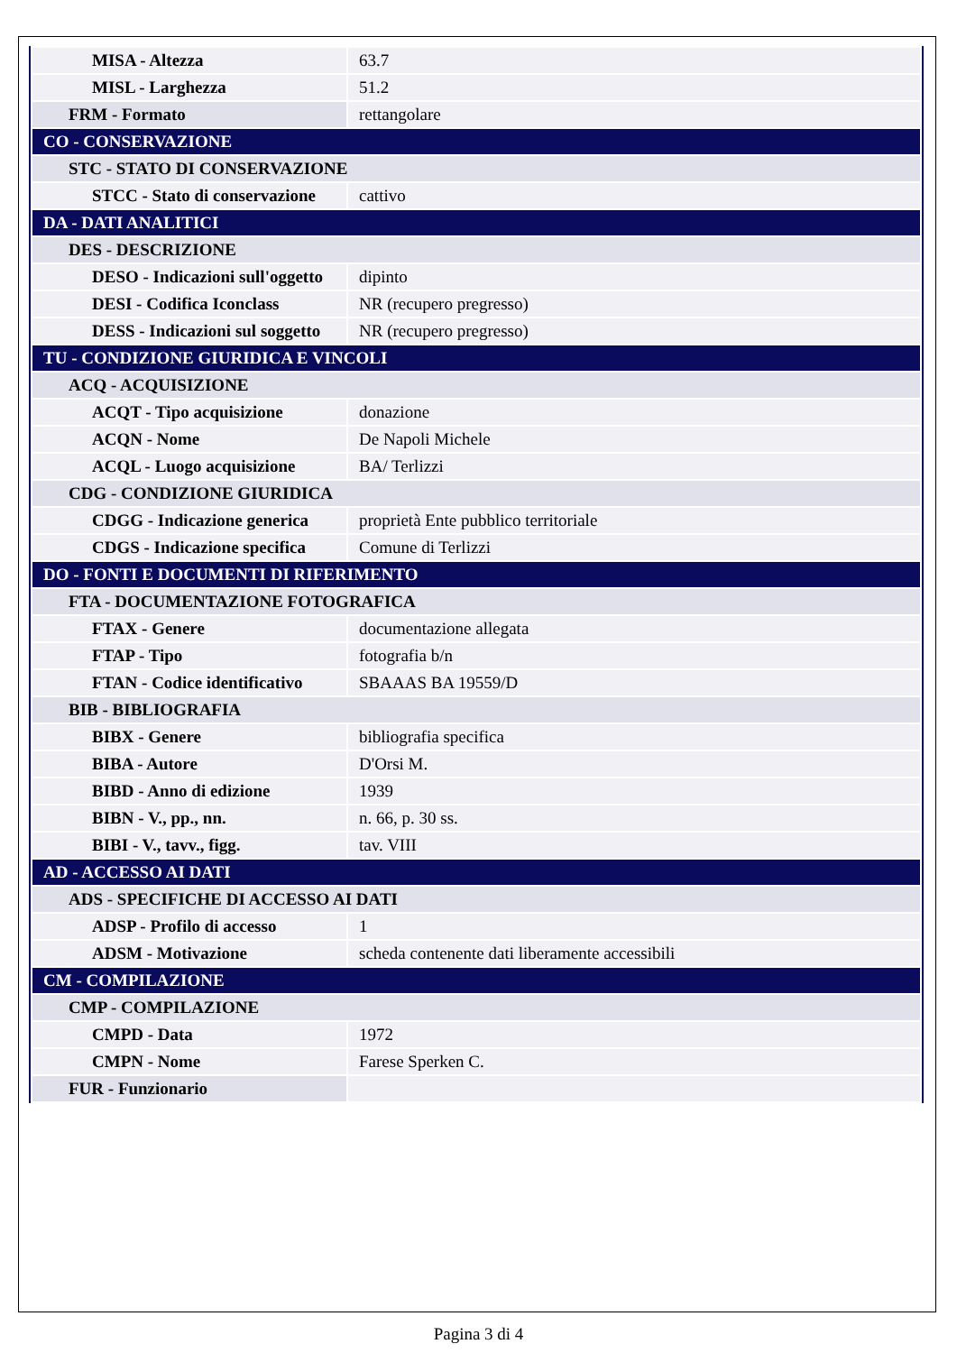| MISA - Altezza | 63.7 |
| MISL - Larghezza | 51.2 |
| FRM - Formato | rettangolare |
| CO - CONSERVAZIONE | |
| STC - STATO DI CONSERVAZIONE | |
| STCC - Stato di conservazione | cattivo |
| DA - DATI ANALITICI | |
| DES - DESCRIZIONE | |
| DESO - Indicazioni sull'oggetto | dipinto |
| DESI - Codifica Iconclass | NR (recupero pregresso) |
| DESS - Indicazioni sul soggetto | NR (recupero pregresso) |
| TU - CONDIZIONE GIURIDICA E VINCOLI | |
| ACQ - ACQUISIZIONE | |
| ACQT - Tipo acquisizione | donazione |
| ACQN - Nome | De Napoli Michele |
| ACQL - Luogo acquisizione | BA/ Terlizzi |
| CDG - CONDIZIONE GIURIDICA | |
| CDGG - Indicazione generica | proprietà Ente pubblico territoriale |
| CDGS - Indicazione specifica | Comune di Terlizzi |
| DO - FONTI E DOCUMENTI DI RIFERIMENTO | |
| FTA - DOCUMENTAZIONE FOTOGRAFICA | |
| FTAX - Genere | documentazione allegata |
| FTAP - Tipo | fotografia b/n |
| FTAN - Codice identificativo | SBAAAS BA 19559/D |
| BIB - BIBLIOGRAFIA | |
| BIBX - Genere | bibliografia specifica |
| BIBA - Autore | D'Orsi M. |
| BIBD - Anno di edizione | 1939 |
| BIBN - V., pp., nn. | n. 66, p. 30 ss. |
| BIBI - V., tavv., figg. | tav. VIII |
| AD - ACCESSO AI DATI | |
| ADS - SPECIFICHE DI ACCESSO AI DATI | |
| ADSP - Profilo di accesso | 1 |
| ADSM - Motivazione | scheda contenente dati liberamente accessibili |
| CM - COMPILAZIONE | |
| CMP - COMPILAZIONE | |
| CMPD - Data | 1972 |
| CMPN - Nome | Farese Sperken C. |
| FUR - Funzionario | |
Pagina 3 di 4